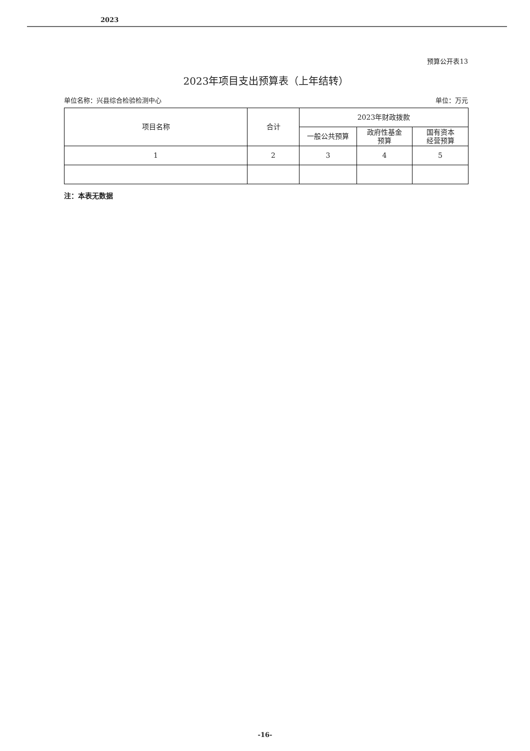2023
预算公开表13
2023年项目支出预算表（上年结转）
单位名称：兴县综合检验检测中心 单位：万元
| 项目名称 | 合计 | 2023年财政拨款 | | |
| --- | --- | --- | --- | --- |
| | | 一般公共预算 | 政府性基金 预算 | 国有资本 经营预算 |
| 1 | 2 | 3 | 4 | 5 |
注：本表无数据
-16-